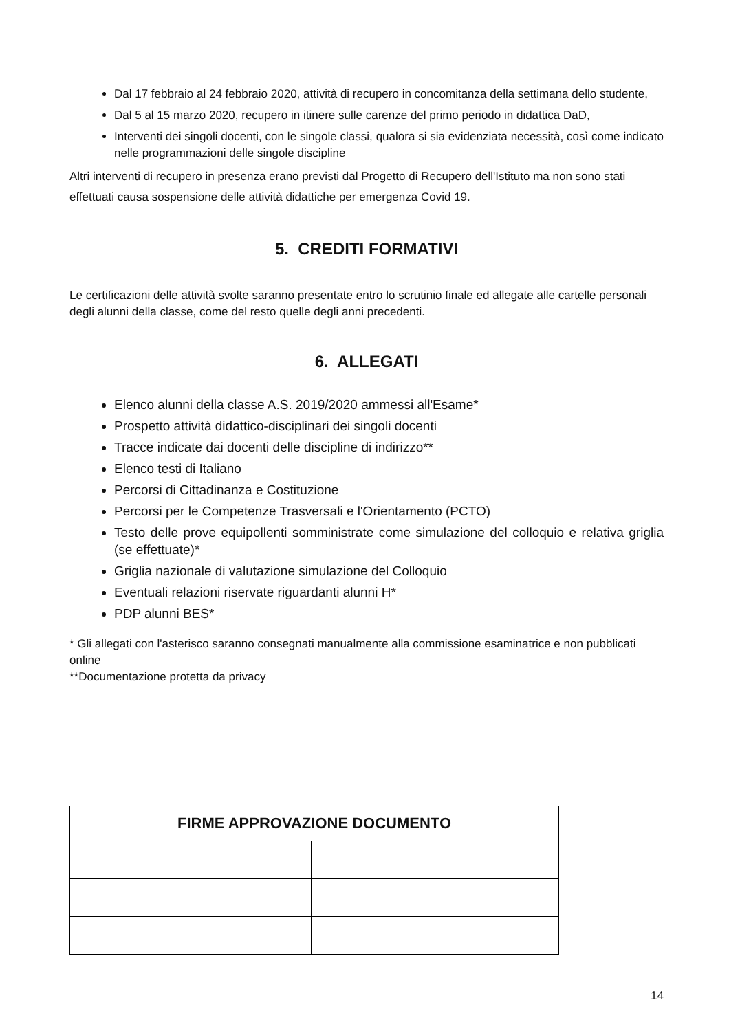Dal 17 febbraio al 24 febbraio 2020, attività di recupero in concomitanza della settimana dello studente,
Dal 5 al 15 marzo 2020, recupero in itinere sulle carenze del primo periodo in didattica DaD,
Interventi dei singoli docenti, con le singole classi, qualora si sia evidenziata necessità, così come indicato nelle programmazioni delle singole discipline
Altri interventi di recupero in presenza erano previsti dal Progetto di Recupero dell'Istituto ma non sono stati effettuati causa sospensione delle attività didattiche per emergenza Covid 19.
5. CREDITI FORMATIVI
Le certificazioni delle attività svolte saranno presentate entro lo scrutinio finale ed allegate alle cartelle personali degli alunni della classe, come del resto quelle degli anni precedenti.
6. ALLEGATI
Elenco alunni della classe A.S. 2019/2020 ammessi all'Esame*
Prospetto attività didattico-disciplinari dei singoli docenti
Tracce indicate dai docenti delle discipline di indirizzo**
Elenco testi di Italiano
Percorsi di Cittadinanza e Costituzione
Percorsi per le Competenze Trasversali e l'Orientamento (PCTO)
Testo delle prove equipollenti somministrate come simulazione del colloquio e relativa griglia (se effettuate)*
Griglia nazionale di valutazione simulazione del Colloquio
Eventuali relazioni riservate riguardanti alunni H*
PDP alunni BES*
* Gli allegati con l'asterisco saranno consegnati manualmente alla commissione esaminatrice e non pubblicati online
**Documentazione protetta da privacy
| FIRME APPROVAZIONE DOCUMENTO | |
| --- | --- |
14